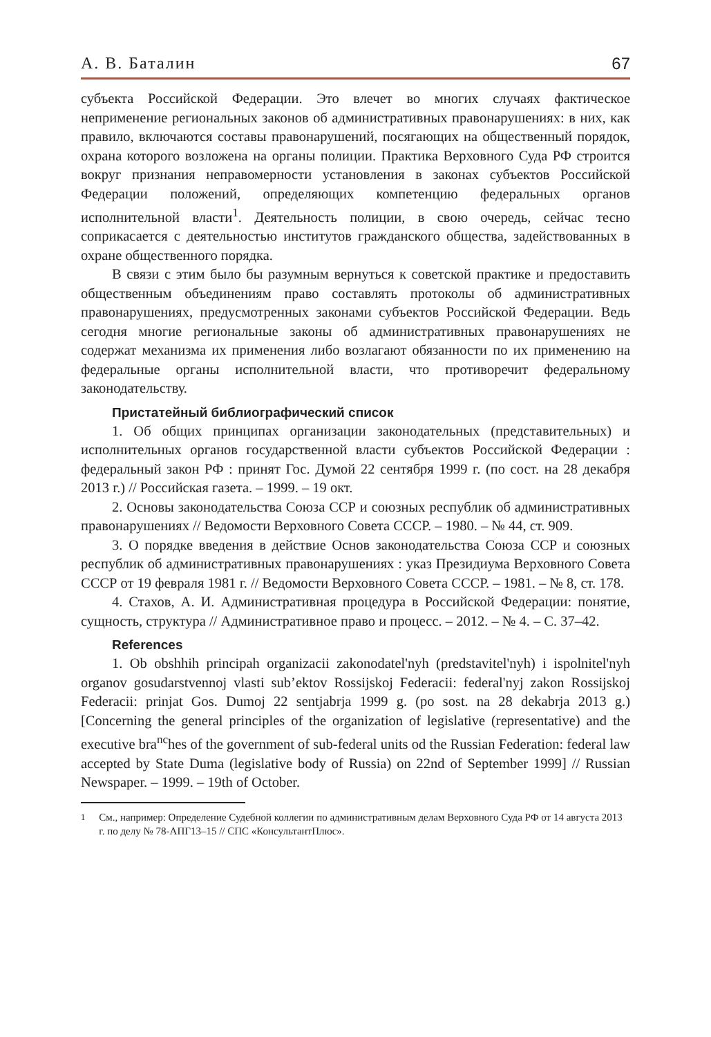А. В. Баталин 67
субъекта Российской Федерации. Это влечет во многих случаях фактическое неприменение региональных законов об административных правонарушениях: в них, как правило, включаются составы правонарушений, посягающих на общественный порядок, охрана которого возложена на органы полиции. Практика Верховного Суда РФ строится вокруг признания неправомерности установления в законах субъектов Российской Федерации положений, определяющих компетенцию федеральных органов исполнительной власти<sup>1</sup>. Деятельность полиции, в свою очередь, сейчас тесно соприкасается с деятельностью институтов гражданского общества, задействованных в охране общественного порядка.
В связи с этим было бы разумным вернуться к советской практике и предоставить общественным объединениям право составлять протоколы об административных правонарушениях, предусмотренных законами субъектов Российской Федерации. Ведь сегодня многие региональные законы об административных правонарушениях не содержат механизма их применения либо возлагают обязанности по их применению на федеральные органы исполнительной власти, что противоречит федеральному законодательству.
Пристатейный библиографический список
1. Об общих принципах организации законодательных (представительных) и исполнительных органов государственной власти субъектов Российской Федерации : федеральный закон РФ : принят Гос. Думой 22 сентября 1999 г. (по сост. на 28 декабря 2013 г.) // Российская газета. – 1999. – 19 окт.
2. Основы законодательства Союза ССР и союзных республик об административных правонарушениях // Ведомости Верховного Совета СССР. – 1980. – № 44, ст. 909.
3. О порядке введения в действие Основ законодательства Союза ССР и союзных республик об административных правонарушениях : указ Президиума Верховного Совета СССР от 19 февраля 1981 г. // Ведомости Верховного Совета СССР. – 1981. – № 8, ст. 178.
4. Стахов, А. И. Административная процедура в Российской Федерации: понятие, сущность, структура // Административное право и процесс. – 2012. – № 4. – С. 37–42.
References
1. Ob obshhih principah organizacii zakonodatel'nyh (predstavitel'nyh) i ispolnitel'nyh organov gosudarstvennoj vlasti sub’ektov Rossijskoj Federacii: federal'nyj zakon Rossijskoj Federacii: prinjat Gos. Dumoj 22 sentjabrja 1999 g. (po sost. na 28 dekabrja 2013 g.) [Concerning the general principles of the organization of legislative (representative) and the executive bra<sup>nc</sup>hes of the government of sub-federal units od the Russian Federation: federal law accepted by State Duma (legislative body of Russia) on 22nd of September 1999] // Russian Newspaper. – 1999. – 19th of October.
<sup>1</sup> См., например: Определение Судебной коллегии по административным делам Верховного Суда РФ от 14 августа 2013 г. по делу № 78-АПГ13–15 // СПС «КонсультантПлюс».